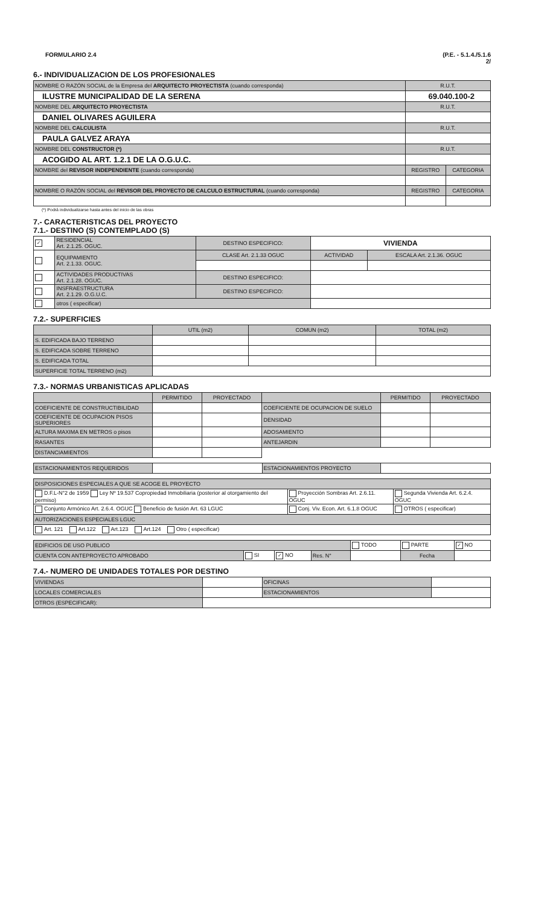FORMULARIO 2.4 (P.E. - 5.1.4./5.1.6
2/
6.- INDIVIDUALIZACION DE LOS PROFESIONALES
| NOMBRE O RAZÓN SOCIAL de la Empresa del ARQUITECTO PROYECTISTA (cuando corresponda) | R.U.T. | |
| ILUSTRE MUNICIPALIDAD DE LA SERENA | 69.040.100-2 | |
| NOMBRE DEL ARQUITECTO PROYECTISTA | R.U.T. | |
| DANIEL OLIVARES AGUILERA | | |
| NOMBRE DEL CALCULISTA | R.U.T. | |
| PAULA GALVEZ ARAYA | | |
| NOMBRE DEL CONSTRUCTOR (*) | R.U.T. | |
| ACOGIDO AL ART. 1.2.1 DE LA O.G.U.C. | | |
| NOMBRE del REVISOR INDEPENDIENTE (cuando corresponda) | REGISTRO | CATEGORIA |
| NOMBRE O RAZÓN SOCIAL del REVISOR DEL PROYECTO DE CALCULO ESTRUCTURAL (cuando corresponda) | REGISTRO | CATEGORIA |
(*) Podrá individualizarse hasta antes del inicio de las obras
7.- CARACTERISTICAS DEL PROYECTO
7.1.- DESTINO (S) CONTEMPLADO (S)
| ✓ | RESIDENCIAL Art. 2.1.25. OGUC. | DESTINO ESPECIFICO: | VIVIENDA | |
| | EQUIPAMIENTO Art. 2.1.33. OGUC. | CLASE Art. 2.1.33 OGUC | ACTIVIDAD | ESCALA Art. 2.1.36. OGUC |
| | ACTIVIDADES PRODUCTIVAS Art. 2.1.28. OGUC. | DESTINO ESPECIFICO: | | |
| | INSFRAESTRUCTURA Art. 2.1.29. O.G.U.C. | DESTINO ESPECIFICO: | | |
| | otros ( especificar) | | | |
7.2.- SUPERFICIES
| | UTIL (m2) | COMUN (m2) | TOTAL (m2) |
| S. EDIFICADA BAJO TERRENO | | | |
| S. EDIFICADA SOBRE TERRENO | | | |
| S. EDIFICADA TOTAL | | | |
| SUPERFICIE TOTAL TERRENO (m2) | | | |
7.3.- NORMAS URBANISTICAS APLICADAS
| | PERMITIDO | PROYECTADO | | PERMITIDO | PROYECTADO |
| COEFICIENTE DE CONSTRUCTIBILIDAD | | | COEFICIENTE DE OCUPACION DE SUELO | | |
| COEFICIENTE DE OCUPACION PISOS SUPERIORES | | | DENSIDAD | | |
| ALTURA MAXIMA EN METROS o pisos | | | ADOSAMIENTO | | |
| RASANTES | | | ANTEJARDIN | | |
| DISTANCIAMIENTOS | | | | | |
| ESTACIONAMIENTOS REQUERIDOS | | ESTACIONAMIENTOS PROYECTO | |
| DISPOSICIONES ESPECIALES A QUE SE ACOGE EL PROYECTO | | |
| D.F.L-N°2 de 1959 Ley Nº 19.537 Copropiedad Inmobiliaria (posterior al otorgamiento del permiso) | Proyección Sombras Art. 2.6.11. OGUC | Segunda Vivienda Art. 6.2.4. OGUC |
| Conjunto Armónico Art. 2.6.4. OGUC Beneficio de fusión Art. 63 LGUC | Conj. Viv. Econ. Art. 6.1.8 OGUC | OTROS ( especificar) |
| AUTORIZACIONES ESPECIALES LGUC | | |
| Art. 121 Art.122 Art.123 Art.124 Otro ( especificar) | | |
| EDIFICIOS DE USO PUBLICO | | | | TODO | PARTE | ✓ NO |
| CUENTA CON ANTEPROYECTO APROBADO | SI | ✓ NO | Res. N° | | Fecha | |
7.4.- NUMERO DE UNIDADES TOTALES POR DESTINO
| VIVIENDAS | | OFICINAS | |
| LOCALES COMERCIALES | | ESTACIONAMIENTOS | |
| OTROS (ESPECIFICAR): | | | |